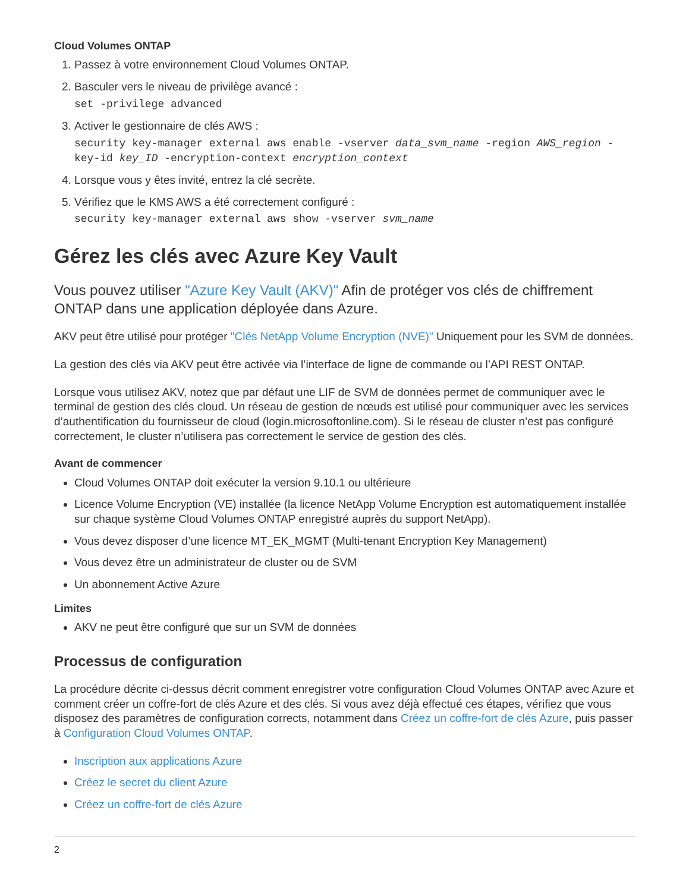Cloud Volumes ONTAP
1. Passez à votre environnement Cloud Volumes ONTAP.
2. Basculer vers le niveau de privilège avancé :
set -privilege advanced
3. Activer le gestionnaire de clés AWS :
security key-manager external aws enable -vserver data_svm_name -region AWS_region -key-id key_ID -encryption-context encryption_context
4. Lorsque vous y êtes invité, entrez la clé secrète.
5. Vérifiez que le KMS AWS a été correctement configuré :
security key-manager external aws show -vserver svm_name
Gérez les clés avec Azure Key Vault
Vous pouvez utiliser "Azure Key Vault (AKV)" Afin de protéger vos clés de chiffrement ONTAP dans une application déployée dans Azure.
AKV peut être utilisé pour protéger "Clés NetApp Volume Encryption (NVE)" Uniquement pour les SVM de données.
La gestion des clés via AKV peut être activée via l’interface de ligne de commande ou l’API REST ONTAP.
Lorsque vous utilisez AKV, notez que par défaut une LIF de SVM de données permet de communiquer avec le terminal de gestion des clés cloud. Un réseau de gestion de nœuds est utilisé pour communiquer avec les services d’authentification du fournisseur de cloud (login.microsoftonline.com). Si le réseau de cluster n’est pas configuré correctement, le cluster n’utilisera pas correctement le service de gestion des clés.
Avant de commencer
Cloud Volumes ONTAP doit exécuter la version 9.10.1 ou ultérieure
Licence Volume Encryption (VE) installée (la licence NetApp Volume Encryption est automatiquement installée sur chaque système Cloud Volumes ONTAP enregistré auprès du support NetApp).
Vous devez disposer d’une licence MT_EK_MGMT (Multi-tenant Encryption Key Management)
Vous devez être un administrateur de cluster ou de SVM
Un abonnement Active Azure
Limites
AKV ne peut être configuré que sur un SVM de données
Processus de configuration
La procédure décrite ci-dessus décrit comment enregistrer votre configuration Cloud Volumes ONTAP avec Azure et comment créer un coffre-fort de clés Azure et des clés. Si vous avez déjà effectué ces étapes, vérifiez que vous disposez des paramètres de configuration corrects, notamment dans Créez un coffre-fort de clés Azure, puis passer à Configuration Cloud Volumes ONTAP.
Inscription aux applications Azure
Créez le secret du client Azure
Créez un coffre-fort de clés Azure
2